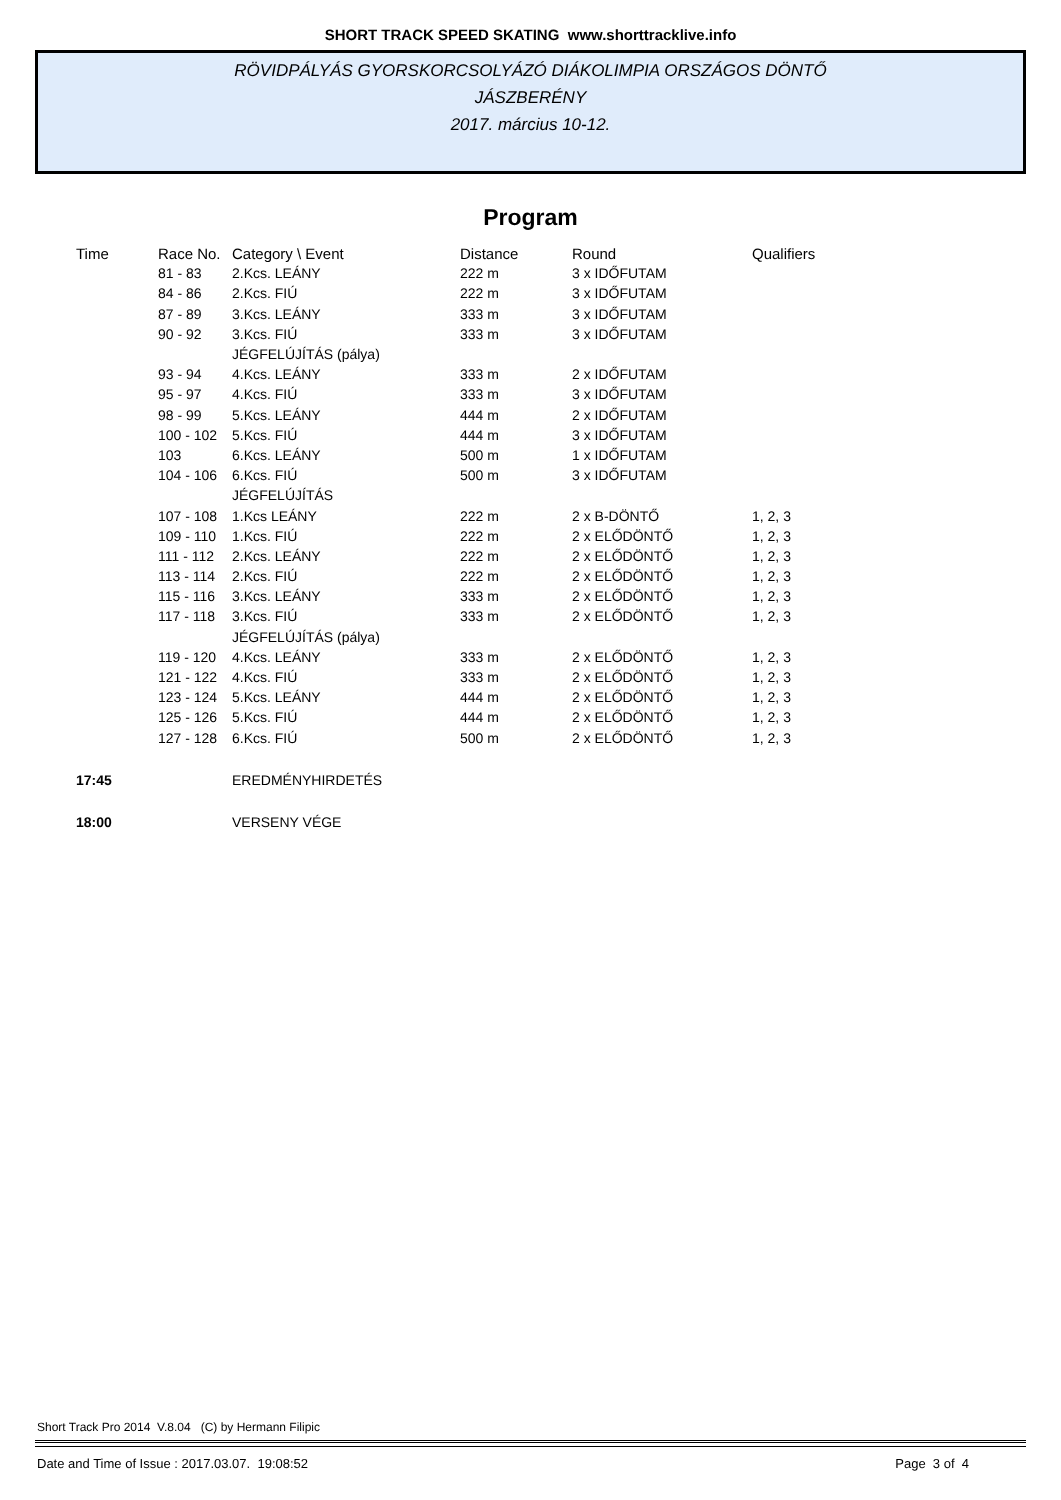SHORT TRACK SPEED SKATING www.shorttracklive.info
RÖVIDPÁLYÁS GYORSKORCSOLYÁZÓ DIÁKOLIMPIA ORSZÁGOS DÖNTŐ
JÁSZBERÉNY
2017. március 10-12.
Program
| Time | Race No. | Category \ Event | Distance | Round | Qualifiers |
| --- | --- | --- | --- | --- | --- |
| | 81 - 83 | 2.Kcs. LEÁNY | 222 m | 3 x IDŐFUTAM | |
| | 84 - 86 | 2.Kcs. FIÚ | 222 m | 3 x IDŐFUTAM | |
| | 87 - 89 | 3.Kcs. LEÁNY | 333 m | 3 x IDŐFUTAM | |
| | 90 - 92 | 3.Kcs. FIÚ | 333 m | 3 x IDŐFUTAM | |
| | | JÉGFELÚJÍTÁS (pálya) | | | |
| | 93 - 94 | 4.Kcs. LEÁNY | 333 m | 2 x IDŐFUTAM | |
| | 95 - 97 | 4.Kcs. FIÚ | 333 m | 3 x IDŐFUTAM | |
| | 98 - 99 | 5.Kcs. LEÁNY | 444 m | 2 x IDŐFUTAM | |
| | 100 - 102 | 5.Kcs. FIÚ | 444 m | 3 x IDŐFUTAM | |
| | 103 | 6.Kcs. LEÁNY | 500 m | 1 x IDŐFUTAM | |
| | 104 - 106 | 6.Kcs. FIÚ | 500 m | 3 x IDŐFUTAM | |
| | | JÉGFELÚJÍTÁS | | | |
| | 107 - 108 | 1.Kcs LEÁNY | 222 m | 2 x B-DÖNTŐ | 1, 2, 3 |
| | 109 - 110 | 1.Kcs. FIÚ | 222 m | 2 x ELŐDÖNTŐ | 1, 2, 3 |
| | 111 - 112 | 2.Kcs. LEÁNY | 222 m | 2 x ELŐDÖNTŐ | 1, 2, 3 |
| | 113 - 114 | 2.Kcs. FIÚ | 222 m | 2 x ELŐDÖNTŐ | 1, 2, 3 |
| | 115 - 116 | 3.Kcs. LEÁNY | 333 m | 2 x ELŐDÖNTŐ | 1, 2, 3 |
| | 117 - 118 | 3.Kcs. FIÚ | 333 m | 2 x ELŐDÖNTŐ | 1, 2, 3 |
| | | JÉGFELÚJÍTÁS (pálya) | | | |
| | 119 - 120 | 4.Kcs. LEÁNY | 333 m | 2 x ELŐDÖNTŐ | 1, 2, 3 |
| | 121 - 122 | 4.Kcs. FIÚ | 333 m | 2 x ELŐDÖNTŐ | 1, 2, 3 |
| | 123 - 124 | 5.Kcs. LEÁNY | 444 m | 2 x ELŐDÖNTŐ | 1, 2, 3 |
| | 125 - 126 | 5.Kcs. FIÚ | 444 m | 2 x ELŐDÖNTŐ | 1, 2, 3 |
| | 127 - 128 | 6.Kcs. FIÚ | 500 m | 2 x ELŐDÖNTŐ | 1, 2, 3 |
| 17:45 | | EREDMÉNYHIRDETÉS | | | |
| 18:00 | | VERSENY VÉGE | | | |
Short Track Pro 2014 V.8.04 (C) by Hermann Filipic
Date and Time of Issue : 2017.03.07. 19:08:52 Page 3 of 4